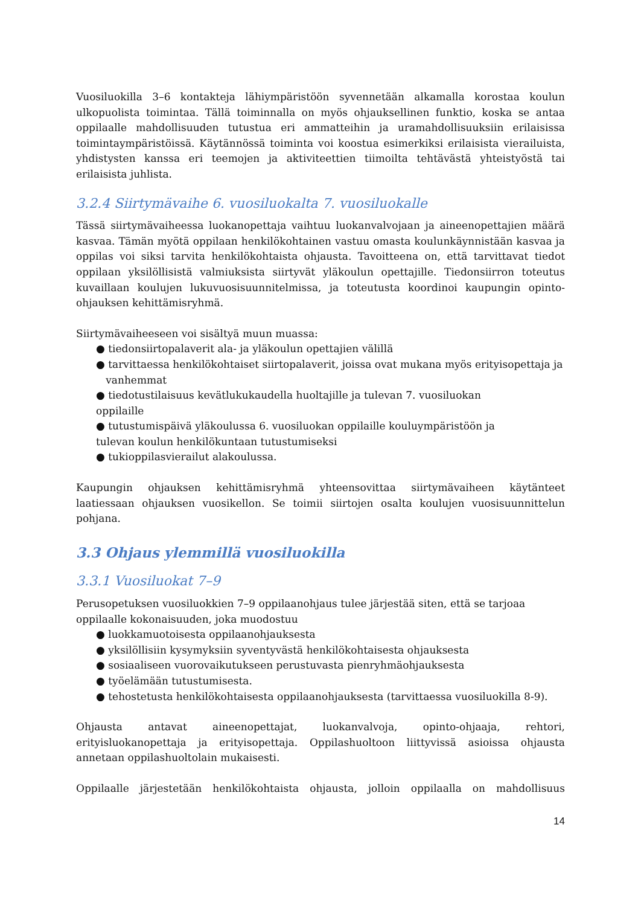Vuosiluokilla 3–6 kontakteja lähiympäristöön syvennetään alkamalla korostaa koulun ulkopuolista toimintaa. Tällä toiminnalla on myös ohjauksellinen funktio, koska se antaa oppilaalle mahdollisuuden tutustua eri ammatteihin ja uramahdollisuuksiin erilaisissa toimintaympäristöissä. Käytännössä toiminta voi koostua esimerkiksi erilaisista vierailuista, yhdistysten kanssa eri teemojen ja aktiviteettien tiimoilta tehtävästä yhteistyöstä tai erilaisista juhlista.
3.2.4 Siirtymävaihe 6. vuosiluokalta 7. vuosiluokalle
Tässä siirtymävaiheessa luokanopettaja vaihtuu luokanvalvojaan ja aineenopettajien määrä kasvaa. Tämän myötä oppilaan henkilökohtainen vastuu omasta koulunkäynnistään kasvaa ja oppilas voi siksi tarvita henkilökohtaista ohjausta. Tavoitteena on, että tarvittavat tiedot oppilaan yksilöllisistä valmiuksista siirtyvät yläkoulun opettajille. Tiedonsiirron toteutus kuvaillaan koulujen lukuvuosisuunnitelmissa, ja toteutusta koordinoi kaupungin opinto-ohjauksen kehittämisryhmä.
Siirtymävaiheeseen voi sisältyä muun muassa:
● tiedonsiirtopalaverit ala- ja yläkoulun opettajien välillä
● tarvittaessa henkilökohtaiset siirtopalaverit, joissa ovat mukana myös erityisopettaja ja
vanhemmat
● tiedotustilaisuus kevätlukukaudella huoltajille ja tulevan 7. vuosiluokan
oppilaille
● tutustumispäivä yläkoulussa 6. vuosiluokan oppilaille kouluympäristöön ja
tulevan koulun henkilökuntaan tutustumiseksi
● tukioppilasvierailut alakoulussa.
Kaupungin ohjauksen kehittämisryhmä yhteensovittaa siirtymävaiheen käytänteet laatiessaan ohjauksen vuosikellon. Se toimii siirtojen osalta koulujen vuosisuunnittelun pohjana.
3.3 Ohjaus ylemmillä vuosiluokilla
3.3.1 Vuosiluokat 7–9
Perusopetuksen vuosiluokkien 7–9 oppilaanohjaus tulee järjestää siten, että se tarjoaa oppilaalle kokonaisuuden, joka muodostuu
● luokkamuotoisesta oppilaanohjauksesta
● yksilöllisiin kysymyksiin syventyvästä henkilökohtaisesta ohjauksesta
● sosiaaliseen vuorovaikutukseen perustuvasta pienryhmäohjauksesta
● työelämään tutustumisesta.
● tehostetusta henkilökohtaisesta oppilaanohjauksesta (tarvittaessa vuosiluokilla 8-9).
Ohjausta antavat aineenopettajat, luokanvalvoja, opinto-ohjaaja, rehtori, erityisluokanopettaja ja erityisopettaja. Oppilashuoltoon liittyvissä asioissa ohjausta annetaan oppilashuoltolain mukaisesti.
Oppilaalle järjestetään henkilökohtaista ohjausta, jolloin oppilaalla on mahdollisuus
14